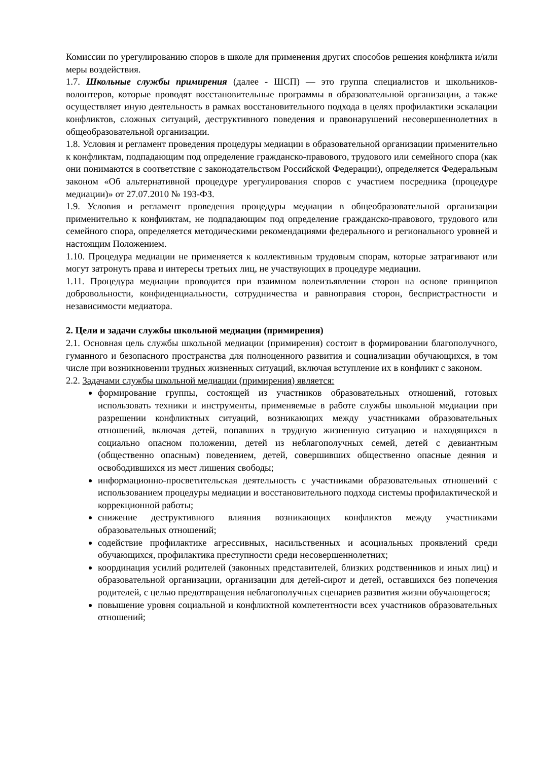Комиссии по урегулированию споров в школе для применения других способов решения конфликта и/или меры воздействия.
1.7. Школьные службы примирения (далее - ШСП) — это группа специалистов и школьников-волонтеров, которые проводят восстановительные программы в образовательной организации, а также осуществляет иную деятельность в рамках восстановительного подхода в целях профилактики эскалации конфликтов, сложных ситуаций, деструктивного поведения и правонарушений несовершеннолетних в общеобразовательной организации.
1.8. Условия и регламент проведения процедуры медиации в образовательной организации применительно к конфликтам, подпадающим под определение гражданско-правового, трудового или семейного спора (как они понимаются в соответствие с законодательством Российской Федерации), определяется Федеральным законом «Об альтернативной процедуре урегулирования споров с участием посредника (процедуре медиации)» от 27.07.2010 № 193-ФЗ.
1.9. Условия и регламент проведения процедуры медиации в общеобразовательной организации применительно к конфликтам, не подпадающим под определение гражданско-правового, трудового или семейного спора, определяется методическими рекомендациями федерального и регионального уровней и настоящим Положением.
1.10. Процедура медиации не применяется к коллективным трудовым спорам, которые затрагивают или могут затронуть права и интересы третьих лиц, не участвующих в процедуре медиации.
1.11. Процедура медиации проводится при взаимном волеизъявлении сторон на основе принципов добровольности, конфиденциальности, сотрудничества и равноправия сторон, беспристрастности и независимости медиатора.
2. Цели и задачи службы школьной медиации (примирения)
2.1. Основная цель службы школьной медиации (примирения) состоит в формировании благополучного, гуманного и безопасного пространства для полноценного развития и социализации обучающихся, в том числе при возникновении трудных жизненных ситуаций, включая вступление их в конфликт с законом.
2.2. Задачами службы школьной медиации (примирения) является:
формирование группы, состоящей из участников образовательных отношений, готовых использовать техники и инструменты, применяемые в работе службы школьной медиации при разрешении конфликтных ситуаций, возникающих между участниками образовательных отношений, включая детей, попавших в трудную жизненную ситуацию и находящихся в социально опасном положении, детей из неблагополучных семей, детей с девиантным (общественно опасным) поведением, детей, совершивших общественно опасные деяния и освободившихся из мест лишения свободы;
информационно-просветительская деятельность с участниками образовательных отношений с использованием процедуры медиации и восстановительного подхода системы профилактической и коррекционной работы;
снижение деструктивного влияния возникающих конфликтов между участниками образовательных отношений;
содействие профилактике агрессивных, насильственных и асоциальных проявлений среди обучающихся, профилактика преступности среди несовершеннолетних;
координация усилий родителей (законных представителей, близких родственников и иных лиц) и образовательной организации, организации для детей-сирот и детей, оставшихся без попечения родителей, с целью предотвращения неблагополучных сценариев развития жизни обучающегося;
повышение уровня социальной и конфликтной компетентности всех участников образовательных отношений;